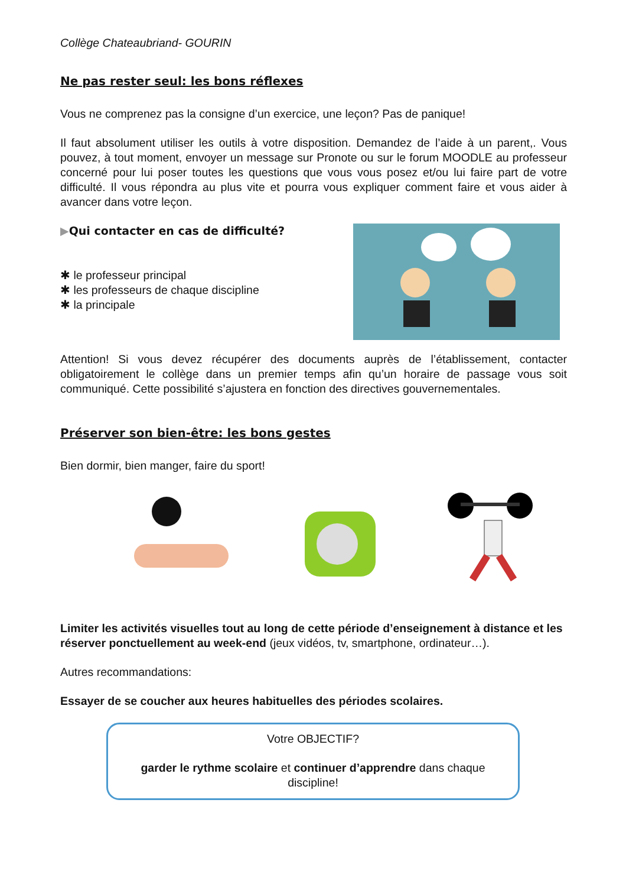Collège Chateaubriand- GOURIN
Ne pas rester seul: les bons réflexes
Vous ne comprenez pas la consigne d’un exercice, une leçon? Pas de panique!
Il faut absolument utiliser les outils à votre disposition. Demandez de l’aide à un parent,. Vous pouvez, à tout moment, envoyer un message sur Pronote ou sur le forum MOODLE au professeur concerné pour lui poser toutes les questions que vous vous posez et/ou lui faire part de votre difficulté. Il vous répondra au plus vite et pourra vous expliquer comment faire et vous aider à avancer dans votre leçon.
▶Qui contacter en cas de difficulté?
✱ le professeur principal
✱ les professeurs de chaque discipline
✱ la principale
Attention! Si vous devez récupérer des documents auprès de l’établissement, contacter obligatoirement le collège dans un premier temps afin qu’un horaire de passage vous soit communiqué. Cette possibilité s’ajustera en fonction des directives gouvernementales.
Préserver son bien-être: les bons gestes
Bien dormir, bien manger, faire du sport!
Limiter les activités visuelles tout au long de cette période d’enseignement à distance et les réserver ponctuellement au week-end (jeux vidéos, tv, smartphone, ordinateur…).
Autres recommandations:
Essayer de se coucher aux heures habituelles des périodes scolaires.
Votre OBJECTIF?
garder le rythme scolaire et continuer d’apprendre dans chaque discipline!